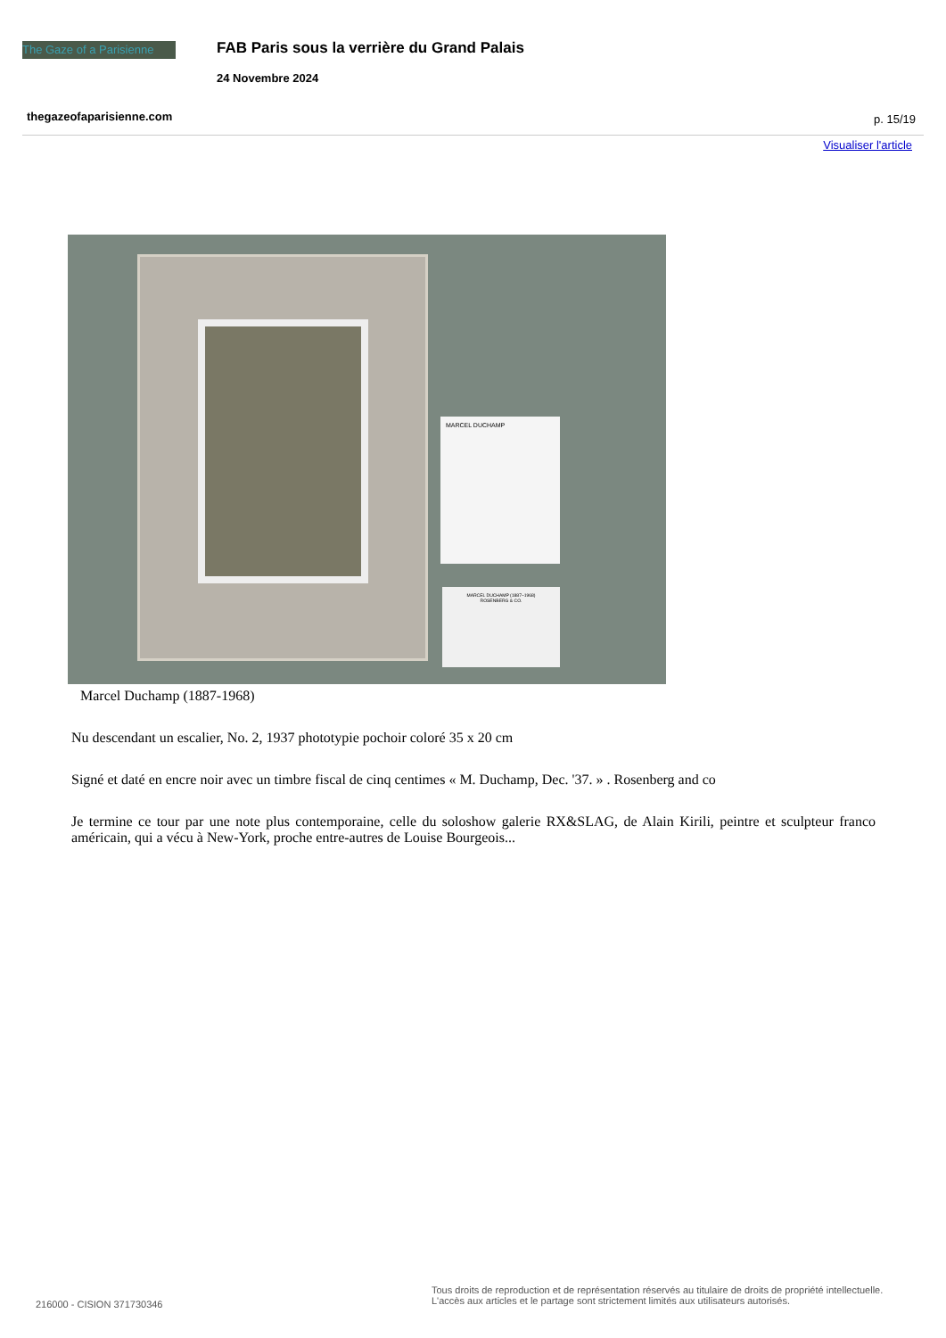The Gaze of a Parisienne
FAB Paris sous la verrière du Grand Palais
24 Novembre 2024
thegazeofaparisienne.com p. 15/19
Visualiser l'article
MARCEL DUCHAMP
MARCEL DUCHAMP (1887–1968)
ROSENBERG & CO.
Marcel Duchamp (1887-1968)
Nu descendant un escalier, No. 2, 1937 phototypie pochoir coloré 35 x 20 cm
Signé et daté en encre noir avec un timbre fiscal de cinq centimes « M. Duchamp, Dec. '37. » . Rosenberg and co
Je termine ce tour par une note plus contemporaine, celle du soloshow galerie RX&SLAG, de Alain Kirili, peintre et sculpteur franco américain, qui a vécu à New-York, proche entre-autres de Louise Bourgeois...
216000 - CISION 371730346
Tous droits de reproduction et de représentation réservés au titulaire de droits de propriété intellectuelle.
L'accès aux articles et le partage sont strictement limités aux utilisateurs autorisés.